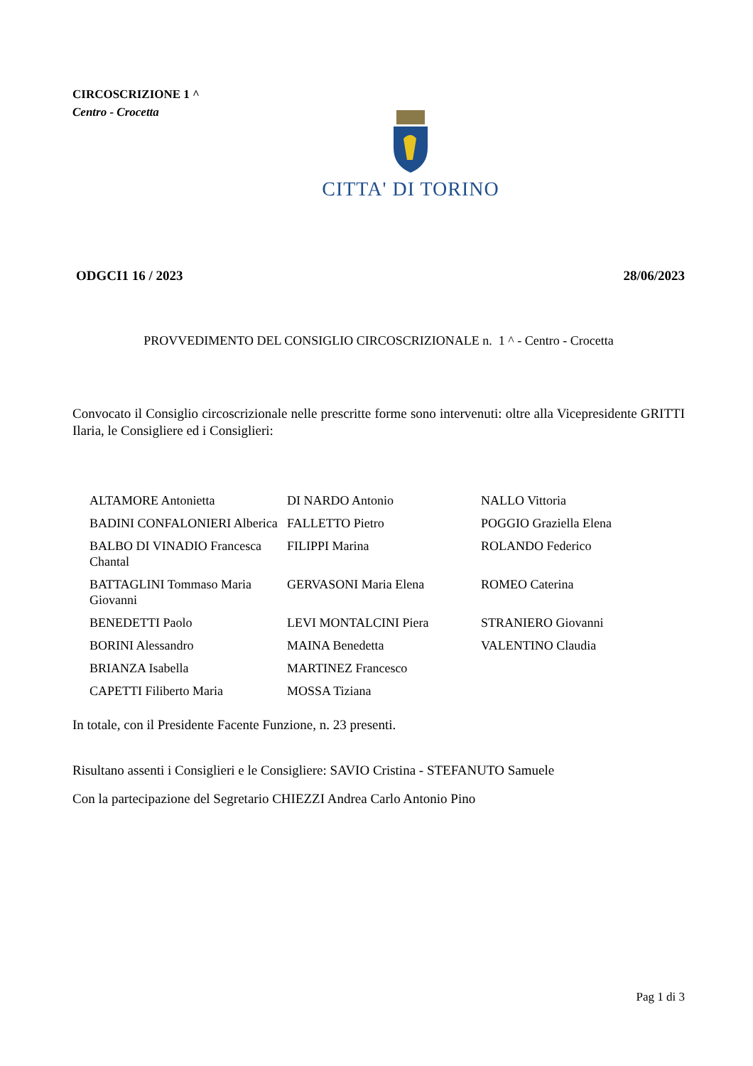CIRCOSCRIZIONE 1 ^
Centro - Crocetta
CITTA' DI TORINO
ODGCI1 16 / 2023 28/06/2023
PROVVEDIMENTO DEL CONSIGLIO CIRCOSCRIZIONALE n. 1 ^ - Centro - Crocetta
Convocato il Consiglio circoscrizionale nelle prescritte forme sono intervenuti: oltre alla Vicepresidente GRITTI Ilaria, le Consigliere ed i Consiglieri:
| ALTAMORE Antonietta | DI NARDO Antonio | NALLO Vittoria |
| BADINI CONFALONIERI Alberica | FALLETTO Pietro | POGGIO Graziella Elena |
| BALBO DI VINADIO Francesca Chantal | FILIPPI Marina | ROLANDO Federico |
| BATTAGLINI Tommaso Maria Giovanni | GERVASONI Maria Elena | ROMEO Caterina |
| BENEDETTI Paolo | LEVI MONTALCINI Piera | STRANIERO Giovanni |
| BORINI Alessandro | MAINA Benedetta | VALENTINO Claudia |
| BRIANZA Isabella | MARTINEZ Francesco | |
| CAPETTI Filiberto Maria | MOSSA Tiziana | |
In totale, con il Presidente Facente Funzione, n. 23 presenti.
Risultano assenti i Consiglieri e le Consigliere: SAVIO Cristina - STEFANUTO Samuele
Con la partecipazione del Segretario CHIEZZI Andrea Carlo Antonio Pino
Pag 1 di 3